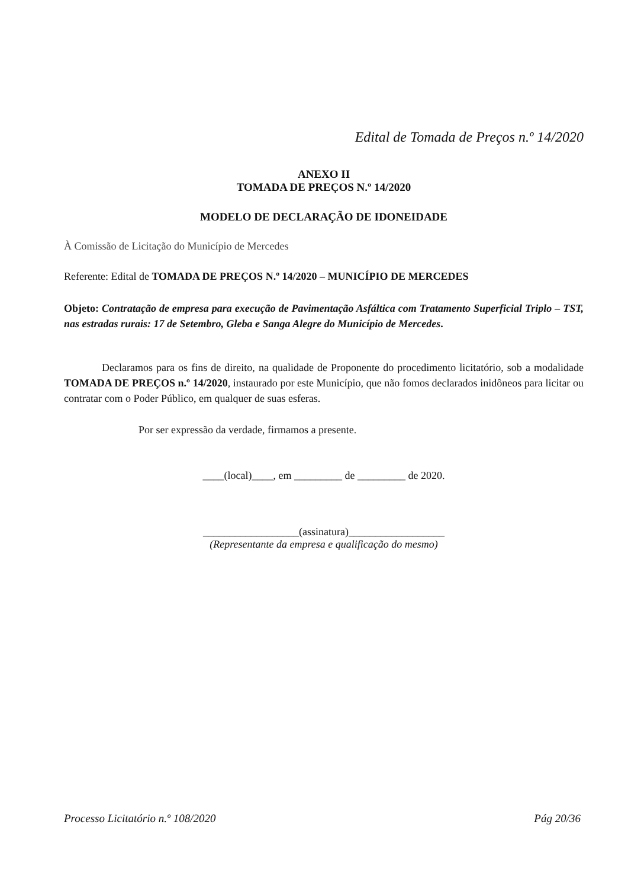Edital de Tomada de Preços n.º 14/2020
ANEXO II
TOMADA DE PREÇOS N.º 14/2020
MODELO DE DECLARAÇÃO DE IDONEIDADE
À Comissão de Licitação do Município de Mercedes
Referente: Edital de TOMADA DE PREÇOS N.º 14/2020 – MUNICÍPIO DE MERCEDES
Objeto: Contratação de empresa para execução de Pavimentação Asfáltica com Tratamento Superficial Triplo – TST, nas estradas rurais: 17 de Setembro, Gleba e Sanga Alegre do Município de Mercedes.
Declaramos para os fins de direito, na qualidade de Proponente do procedimento licitatório, sob a modalidade TOMADA DE PREÇOS n.º 14/2020, instaurado por este Município, que não fomos declarados inidôneos para licitar ou contratar com o Poder Público, em qualquer de suas esferas.
Por ser expressão da verdade, firmamos a presente.
____(local)____, em _________ de _________ de 2020.
__________________(assinatura)__________________
(Representante da empresa e qualificação do mesmo)
Processo Licitatório n.º 108/2020 Pág 20/36